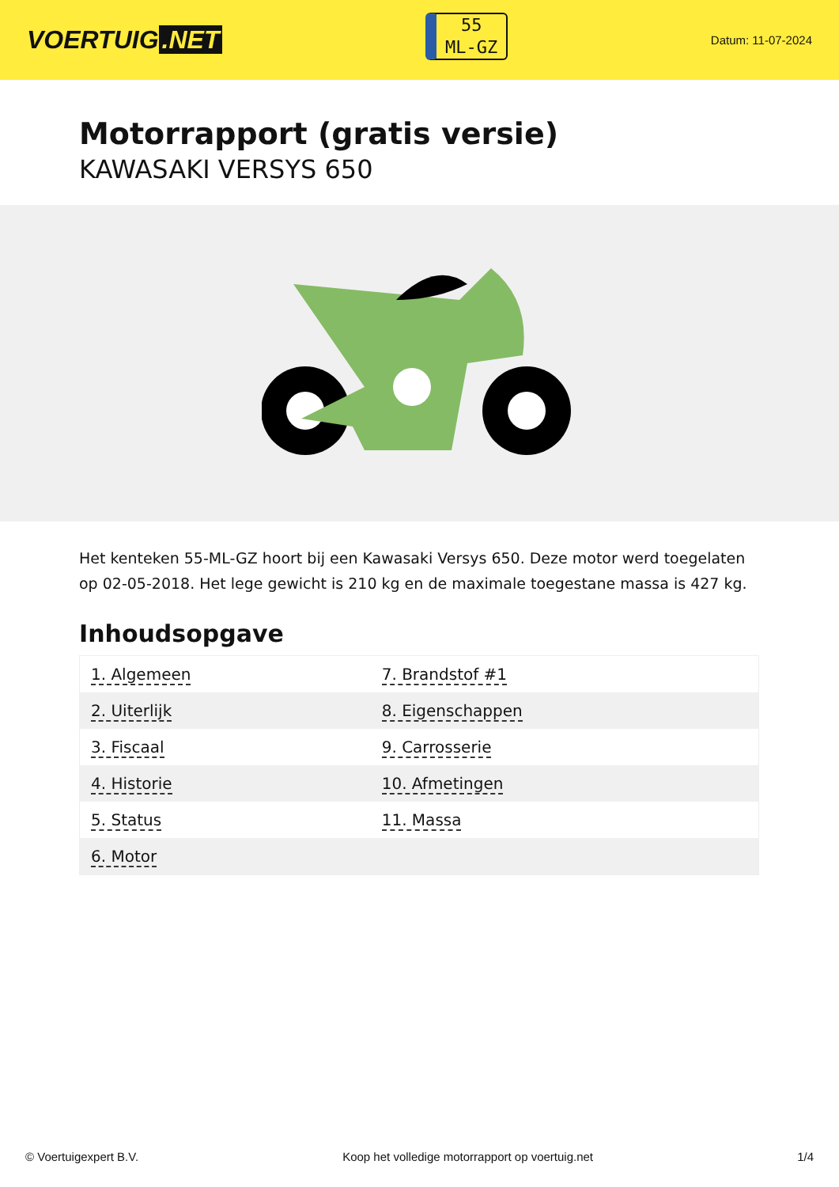VOERTUIG.NET
55
ML-GZ
Datum: 11-07-2024
Motorrapport (gratis versie)
KAWASAKI VERSYS 650
Het kenteken 55-ML-GZ hoort bij een Kawasaki Versys 650. Deze motor werd toegelaten op 02-05-2018. Het lege gewicht is 210 kg en de maximale toegestane massa is 427 kg.
Inhoudsopgave
| 1. Algemeen | 7. Brandstof #1 |
| 2. Uiterlijk | 8. Eigenschappen |
| 3. Fiscaal | 9. Carrosserie |
| 4. Historie | 10. Afmetingen |
| 5. Status | 11. Massa |
| 6. Motor | |
© Voertuigexpert B.V. Koop het volledige motorrapport op voertuig.net 1/4